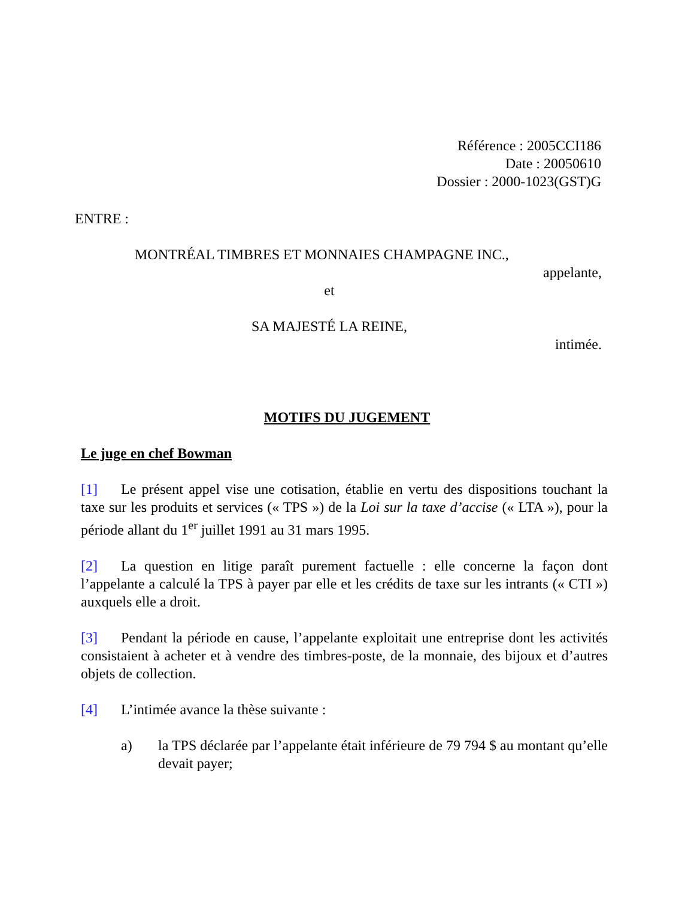Référence : 2005CCI186
Date : 20050610
Dossier : 2000-1023(GST)G
ENTRE :
MONTRÉAL TIMBRES ET MONNAIES CHAMPAGNE INC.,
appelante,
et
SA MAJESTÉ LA REINE,
intimée.
MOTIFS DU JUGEMENT
Le juge en chef Bowman
[1] Le présent appel vise une cotisation, établie en vertu des dispositions touchant la taxe sur les produits et services (« TPS ») de la Loi sur la taxe d’accise (« LTA »), pour la période allant du 1<sup>er</sup> juillet 1991 au 31 mars 1995.
[2] La question en litige paraît purement factuelle : elle concerne la façon dont l’appelante a calculé la TPS à payer par elle et les crédits de taxe sur les intrants (« CTI ») auxquels elle a droit.
[3] Pendant la période en cause, l’appelante exploitait une entreprise dont les activités consistaient à acheter et à vendre des timbres-poste, de la monnaie, des bijoux et d’autres objets de collection.
[4] L’intimée avance la thèse suivante :
a) la TPS déclarée par l’appelante était inférieure de 79 794 $ au montant qu’elle devait payer;